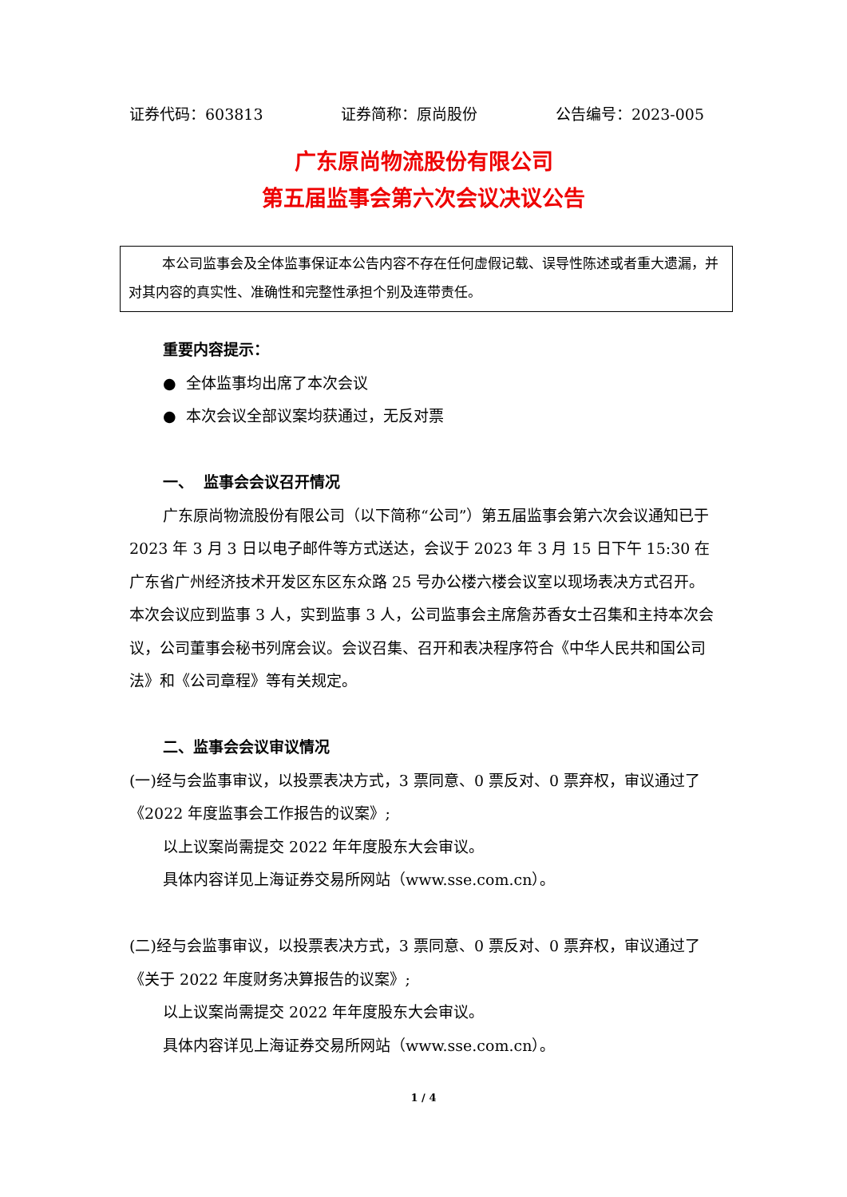证券代码：603813 证券简称：原尚股份 公告编号：2023-005
广东原尚物流股份有限公司
第五届监事会第六次会议决议公告
本公司监事会及全体监事保证本公告内容不存在任何虚假记载、误导性陈述或者重大遗漏，并对其内容的真实性、准确性和完整性承担个别及连带责任。
重要内容提示：
● 全体监事均出席了本次会议
● 本次会议全部议案均获通过，无反对票
一、 监事会会议召开情况
广东原尚物流股份有限公司（以下简称“公司”）第五届监事会第六次会议通知已于 2023 年 3 月 3 日以电子邮件等方式送达，会议于 2023 年 3 月 15 日下午 15:30 在广东省广州经济技术开发区东区东众路 25 号办公楼六楼会议室以现场表决方式召开。本次会议应到监事 3 人，实到监事 3 人，公司监事会主席詹苏香女士召集和主持本次会议，公司董事会秘书列席会议。会议召集、召开和表决程序符合《中华人民共和国公司法》和《公司章程》等有关规定。
二、监事会会议审议情况
(一)经与会监事审议，以投票表决方式，3 票同意、0 票反对、0 票弃权，审议通过了《2022 年度监事会工作报告的议案》;
以上议案尚需提交 2022 年年度股东大会审议。
具体内容详见上海证券交易所网站（www.sse.com.cn）。
(二)经与会监事审议，以投票表决方式，3 票同意、0 票反对、0 票弃权，审议通过了《关于 2022 年度财务决算报告的议案》;
以上议案尚需提交 2022 年年度股东大会审议。
具体内容详见上海证券交易所网站（www.sse.com.cn）。
1 / 4